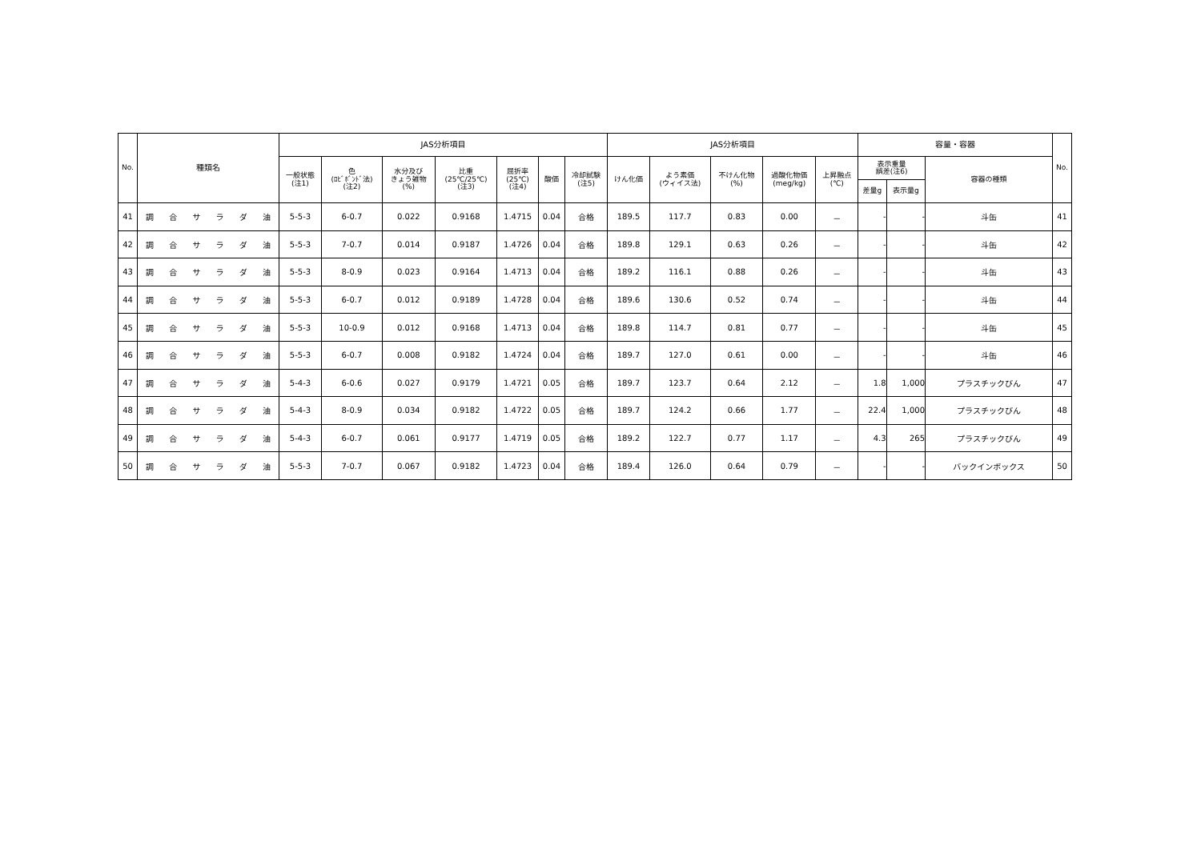| No. | 種類名 | JAS分析項目 | | | | | | | JAS分析項目 | | | | | 容量・容器 | | | No. |
| --- | --- | --- | --- | --- | --- | --- | --- | --- | --- | --- | --- | --- | --- | --- | --- | --- | --- |
| | | 一般状態 (注1) | 色 (ﾛﾋﾞﾎﾞﾝﾄﾞ法) (注2) | 水分及び きょう雑物 (%) | 比重 (25℃/25℃) (注3) | 屈折率 (25℃) (注4) | 酸価 | 冷却試験 (注5) | けん化価 | よう素価 (ウィイス法) | 不けん化物 (%) | 過酸化物価 (meg/kg) | 上昇融点 (℃) | 表示重量 誤差(注6) | | 容器の種類 | |
| | | | | | | | | | | | | | | 差量g | 表示量g | | |
| 41 | 調 合 サ ラ ダ 油 | 5-5-3 | 6-0.7 | 0.022 | 0.9168 | 1.4715 | 0.04 | 合格 | 189.5 | 117.7 | 0.83 | 0.00 | － | - | - | 斗缶 | 41 |
| 42 | 調 合 サ ラ ダ 油 | 5-5-3 | 7-0.7 | 0.014 | 0.9187 | 1.4726 | 0.04 | 合格 | 189.8 | 129.1 | 0.63 | 0.26 | － | - | - | 斗缶 | 42 |
| 43 | 調 合 サ ラ ダ 油 | 5-5-3 | 8-0.9 | 0.023 | 0.9164 | 1.4713 | 0.04 | 合格 | 189.2 | 116.1 | 0.88 | 0.26 | － | - | - | 斗缶 | 43 |
| 44 | 調 合 サ ラ ダ 油 | 5-5-3 | 6-0.7 | 0.012 | 0.9189 | 1.4728 | 0.04 | 合格 | 189.6 | 130.6 | 0.52 | 0.74 | － | - | - | 斗缶 | 44 |
| 45 | 調 合 サ ラ ダ 油 | 5-5-3 | 10-0.9 | 0.012 | 0.9168 | 1.4713 | 0.04 | 合格 | 189.8 | 114.7 | 0.81 | 0.77 | － | - | - | 斗缶 | 45 |
| 46 | 調 合 サ ラ ダ 油 | 5-5-3 | 6-0.7 | 0.008 | 0.9182 | 1.4724 | 0.04 | 合格 | 189.7 | 127.0 | 0.61 | 0.00 | － | - | - | 斗缶 | 46 |
| 47 | 調 合 サ ラ ダ 油 | 5-4-3 | 6-0.6 | 0.027 | 0.9179 | 1.4721 | 0.05 | 合格 | 189.7 | 123.7 | 0.64 | 2.12 | － | 1.8 | 1,000 | プラスチックびん | 47 |
| 48 | 調 合 サ ラ ダ 油 | 5-4-3 | 8-0.9 | 0.034 | 0.9182 | 1.4722 | 0.05 | 合格 | 189.7 | 124.2 | 0.66 | 1.77 | － | 22.4 | 1,000 | プラスチックびん | 48 |
| 49 | 調 合 サ ラ ダ 油 | 5-4-3 | 6-0.7 | 0.061 | 0.9177 | 1.4719 | 0.05 | 合格 | 189.2 | 122.7 | 0.77 | 1.17 | － | 4.3 | 265 | プラスチックびん | 49 |
| 50 | 調 合 サ ラ ダ 油 | 5-5-3 | 7-0.7 | 0.067 | 0.9182 | 1.4723 | 0.04 | 合格 | 189.4 | 126.0 | 0.64 | 0.79 | － | - | - | バックインボックス | 50 |